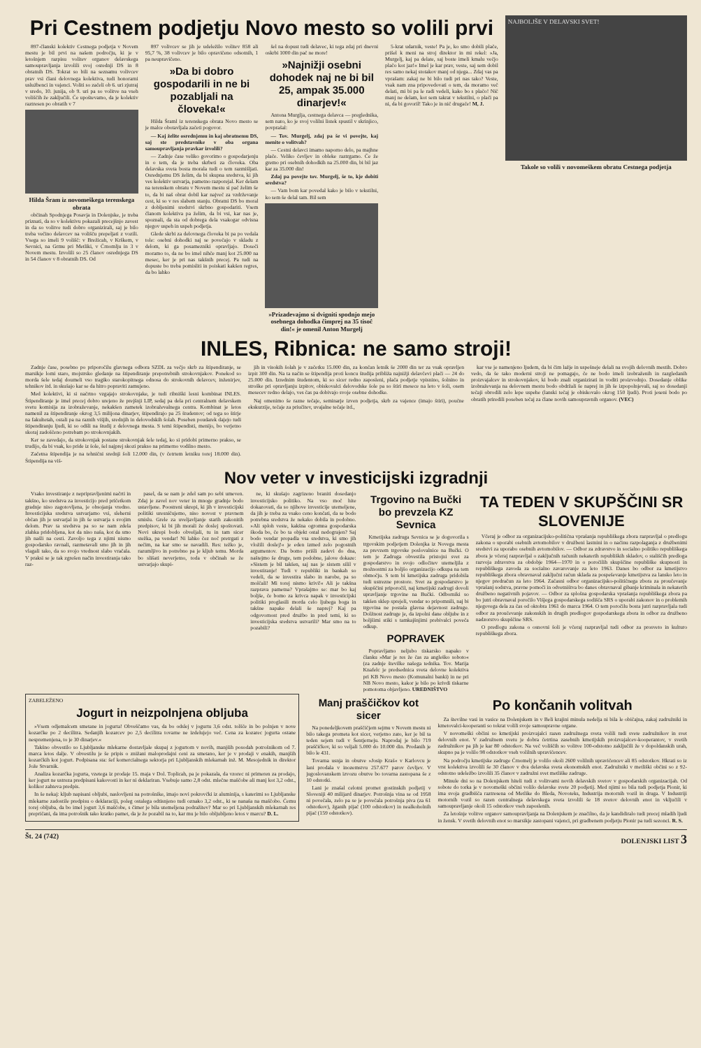Pri Cestnem podjetju Novo mesto so volili prvi
897-članski kolektiv Cestnega podjetja v Novem mestu je bil prvi na našem področju, ki je v letošnjem razpisu volitev organov delavskega samoupravljanja izvolili svoj osrednji DS in 8 obratnih DS. Tokrat so bili na seznamu volivcev prav vsi člani delovnega kolektiva, tudi honorarni uslužbenci in vajenci. Voliti so začeli ob 6. uri zjutraj v sredo, 10. junija, ob 9. uri pa so volitve na vseh voliščih že zaključili. Če upoštevamo, da je kolektiv raztresen po obratih v 7
Hilda Šram iz novomeškega terenskega obrata
občinah Spodnjega Posavja in Dolenjske, je treba priznati, da so v kolektivu pokazali precejšnjo zavest in da so volitve tudi dobro organizirali, saj je bilo treba večino delavcev na volišču prepeljati z vozili. Vsega so imeli 9 volišč: v Brežicah, v Krškem, v Sevnici, na Grmu pri Metliki, v Črnomlju in 3 v Novem mestu. Izvolili so 25 članov osrednjega DS in 54 članov v 8 obratnih DS. Od
897 volivcev se jih je udeležilo volitev 858 ali 95,7 %, 38 volivcev je bilo opravičeno odsotnih, 1 pa neupravičeno.
»Da bi dobro gospodarili in ne bi pozabljali na človeka!«
Hilda Šraml iz terenskega obrata Novo mesto se je malce obotavljala začeti pogovor.
— Kaj želite osrednjemu in kaj obratnemu DS, saj ste predstavnike v oba organa samoupravljanja pravkar izvolili?
— Zadnje čase veliko govorimo o gospodarjenju in o tem, da je treba skrbeti za človeka. Oba delavska sveta bosta morala tudi o tem razmišljati. Osrednjemu DS želim, da bi skupna sredstva, ki jih ves kolektiv ustvarja, pametno razporejal. Ker delam na terenskem obratu v Novem mestu si pač želim še to, da bi naš obrat dobil kar največ za vzdrževanje cest, ki so v res slabem stanju. Obratni DS bo moral z dobljenimi sredstvi skrbno gospodariti. Vsem članom kolektiva pa želim, da bi vsi, kar nas je, spoznali, da sta od dobrega dela vsakogar odvisna njegov uspeh in uspeh podjetja.
Glede skrbi za delovnega človeka bi pa po vedala tole: osebni dohodki naj se povečajo v skladu z delom, ki ga posamezniki opravljajo. Doseči moramo to, da ne bo imel nihče manj kot 25.000 na mesec, ker je pri nas takšnih precej. Pa tudi na dopuste bo treba pomisliti in poiskati kakšen regres, da bo lahko
šel na dopust tudi delavec, ki tega zdaj pri dnevni oskrbi 1000 din pač ne more!
»Najnižji osebni dohodek naj ne bi bil 25, ampak 35.000 dinarjev!«
Antona Murglja, cestnega delavca — preglednika, sem nato, ko je svoj volilni listek spustil v skrinjico, povprašal:
— Tov. Murgelj, zdaj pa še vi povejte, kaj menite o volitvah?
— Cestni delavci imamo naporno delo, pa majhne plače. Veliko čevljev in obleke raztrgamo. Če že gremo pri osebnih dohodkih na 25.000 din, bi bil jaz kar za 35.000 din!
Zdaj pa povejte tov. Murgelj, še to, kje dobiti sredstva?
— Vam bom kar povedal kako je bilo v tekstilni, ko sem še delal tam. Bil sem
»Prizadevajmo si dvigniti spodnjo mejo osebnega dohodka čimprej na 35 tisoč din!« je omenil Anton Murgelj
5-krat udarnik, veste! Pa je, ko smo dobili plače, prišel k meni na stroj direktor in mi rekel: »Ja, Murgelj, kaj pa delate, saj boste imeli kmalu večjo plačo kot jaz!« Imel je kar prav, veste, saj sem dobil res samo nekaj stotakov manj od njega... Zdaj vas pa vprašam: zakaj ne bi bilo tudi pri nas tako? Veste, vsak nam zna pripovedovati o tem, da moramo več delati, mi bi pa le radi vedeli, kako bo s plačo! Nič manj ne delam, kot sem takrat v tekstilni, o plači pa ni, da bi govoril! Tako je in nič drugače! M, J.
NAJBOLJŠE V DELAVSKI SVET!
Takole so volili v novomeškem obratu Cestnega podjetja
INLES, Ribnica: ne samo stroji!
Zadnje čase, posebno po priporočilu glavnega odbora SZDL za večjo skrb za štipendiranje, se marsikje lomi staro, mojstrsko gledanje na štipendiranje prepotrebnih strokovnjakov. Ponekod so morda šele tedaj doumeli vso tragiko starokopitnega odnosa do strokovnih delavcev, inženirjev, tehnikov itd. in skušajo kar se da hitro popraviti zamujeno.
Med kolektivi, ki si načrtno vzgajajo strokovnjake, je tudi ribniški lesni kombinat INLES. Štipendiranje je imel precej dobro urejeno že prejšnji LIP, sedaj pa dela pri centralnem delavskem svetu komisija za izobraževanje, nekakšen zametek izobraževalnega centra. Kombinat je letos namenil za štipendiranje okrog 3,5 milijona dinarjev, štipendirajo pa 25 študentov; od tega so štirje na fakultetah, ostali pa na raznih višjih, srednjih in delovodskih šolah. Poseben poudarek dajejo tudi štipendiranju ljudi, ki so odšli na študij z delovnega mesta. S temi štipendisti, menijo, bo verjetno skoraj zadoščeno potrebam po strokovnjakih.
Ker se zavedajo, da strokovnjak postane strokovnjak šele tedaj, ko si pridobi primerno prakso, se trudijo, da bi vsak, ko pride iz šole, šel najprej skozi prakso na primerno vodilno mesto.
Začetna štipendija je na tehnični srednji šoli 12.000 din, (v četrtem letniku torej 18.000 din). Štipendija na viš-
jih in visokih šolah je v začetku 15.000 din, za končan letnik še 2000 din ter za vsak opravljen izpit 300 din. Na ta način se štipendija proti koncu študija približa najnižji delavčevi plači — 24 do 25.000 din. Izrednim študentom, ki so sicer redno zaposleni, plača podjetje vpisnino, šolnino in stroške pri opravljanju izpitov, obiskovalci delovodske šole pa so štiri mesece na leto v šoli, osem mesecev redno delajo, ves čas pa dobivajo svoje osebne dohodke.
Naj omenimo še razne tečaje, seminarje izven podjetja, skrb za vajence (imajo štiri), poučne ekskurzije, tečaje za priučitev, uvajalne tečaje itd.,
kar vse je namenjeno ljudem, da bi čim lažje in uspešneje delali na svojih delovnih mestih. Dobro vedo, da še tako moderni stroji ne pomagajo, če ne bodo imeli izobraženih in razgledanih proizvajalcev in strokovnjakov, ki bodo znali organizirati in voditi proizvodnjo. Dosedanje oblike izobraževanja na delovnem mestu bodo obdržali še naprej in jih še izpopolnjevali, saj so dosedanji tečaji obrodili zelo lepe uspehe (lanski tečaj je obiskovalo okrog 150 ljudi). Proti jeseni bodo po obratih priredili poseben tečaj za člane novih samoupravnih organov. (VEC)
Nov veter v investicijski izgradnji
Vsako investiranje z nepripravljenimi načrti in takšno, ko sredstva za investicijo pred pričetkom gradnje niso zagotovljena, je obsojanja vredno. Investicijska sredstva ustvarjamo vsi, sleherni občan jih je ustvarjal in jih še ustvarja s svojim delom. Prav ta sredstva pa so se nam zdela zlahka pridobljena, kot da niso naša, kot da smo jih našli na cesti. Zavoljo tega z njimi nismo gospodarsko ravnali, razmetavali smo jih in jih vlagali tako, da so svojo vrednost slabo vračala. V praksi se je tak zgrešen način investiranja tako raz-
pasel, da se nam je zdel sam po sebi umeven. Zdaj je zavel nov veter in mnoge gradnje bodo ustavljene. Poostreni ukrepi, ki jih v investicijski politiki uresničujemo, niso novost v pravnem smislu. Grele za uveljavljanje starih zakonitih predpisov, ki bi jih morali že doslej spoštovati. Novi ukrepi bodo obveljali, tu in tam sicer stežka, pa vendar! Ni lahko čez noč pretrgati z nečim, na kar smo se navadili. Res: težko je, razumljivo in potrebno pa je kljub temu. Morda bo slišati neverjetno, toda v občinah se že ustvarjajo skupi-
ne, ki skušajo zagrizeno braniti dosedanjo investicijsko politiko. Na vso moč hite dokazovati, da so njihove investicije utemeljene, da jih je treba za vsako ceno končati, da se bodo potrebna sredstva že nekako dobila in podobno. »Ali sploh veste, kakšna ogromna gospodarska škoda bo, če bo ta objekt ostal nedograjen? Saj bodo vendar propadla vsa sredstva, ki smo jih vložili doslej!« je eden izmed zelo pogostnih argumentov. Da bomo prišli zadevi do dna, naštejmo še druge, tem podobne, jalove dokaze: »Sistem je bil takšen, saj nas je sistem silil v investiranje! Tudi v republiki in bankah so vedeli, da se investira slabo in narobe, pa so molčali! Mi torej nismo krivi!« Ali je takšna razprava pametna? Vprašajmo se: mar bo kaj boljše, če bomo za krivca napak v investicijski politiki proglasili morda celo ljubega boga in takšne napake delali še naprej? Kaj pa odgovornost pred družbo in pred temi, ki so investicijska sredstva ustvarili? Mar smo na to pozabili?
Trgovino na Bučki bo prevzela KZ Sevnica
Kmetijska zadruga Sevnica se je dogovorila s trgovskim podjetjem Dolenjka iz Novega mesta za prevzem trgovske poslovalnice na Bučki. O tem je Zadruga obvestila pristojni svet za gospodarstvo in svojo odločitev utemeljila z možnostmi za boljšo organizacijo odkupa na tem območju. S tem bi kmetijska zadruga pridobila tudi ustrezne prostore. Svet za gospodarstvo je skupščini priporočil, naj kmetijski zadrugi dovoli upravljanje trgovine na Bučki. Odborniki so takšen sklep sprejeli, vendar so pripomnili, naj bi trgovina ne postala glavna dejavnost zadruge. Dolžnost zadruge je, da izpolni dane obljube in z boljšimi stiki s tamkajšnjimi prebivalci poveča odkup.
POPRAVEK
Popravljamo neljubo tiskarsko napako v članku »Mar je res že čas za angleško soboto« (za zadnje številke našega tednika. Tov. Marija Knafelc je predsednica sveta delovne kolektiva pri KB Novo mesto (Komunalni banki) in ne pri NB Novo mesto, kakor je bilo po krivdi tiskarne pomotoma objavljeno. UREDNIŠTVO
TA TEDEN V SKUPŠČINI SR SLOVENIJE
Včeraj je odbor za organizacijsko-politična vprašanja republiškega zbora razpravljal o predlogu zakona o uporabi osebnih avtomobilov v družbeni lastnini in o načinu razpolaganja z družbenimi sredstvi za uporabo osebnih avtomobilov. — Odbor za zdravstvo in socialno politiko republiškega zbora je včeraj razpravljal o zaključnih računih nekaterih republiških skladov, o stališčih predloga razvoja zdravstva za obdobje 1964—1970 in o poročilih skupščine republiške skupnosti in republiškega zavoda za socialno zavarovanje za leto 1963. Danes bo odbor za kmetijstvo republiškega zbora obravnaval zaključni račun sklada za pospeševanje kmetijstva za lansko leto in njegov predračun za leto 1964. Začasni odbor organizacijsko-političnega zbora za proučevanje vprašanj sodstva, pravne pomoči in odvetništva bo danes obravnaval gibanje kriminala in nekaterih družbeno negativnih pojavov. — Odbor za splošna gospodarska vprašanja republiškega zbora pa bo jutri obravnaval poročilo Višjega gospodarskega sodišča SRS o uporabi zakonov in o problemih njegovega dela za čas od oktobra 1961 do marca 1964. O tem poročilu bosta jutri razpravljala tudi odbor za proučevanje zakonskih in drugih predlogov gospodarskega zbora in odbor za družbeno nadzorstvo skupščine SRS.
O predlogu zakona o osnovni šoli je včeraj razpravljal tudi odbor za prosveto in kulturo republiškega zbora.
ZABELEŽENO
Jogurt in neizpolnjena obljuba
»Vsem odjemalcem smetane in jogurta! Obveščamo vas, da bo odslej v jogurtu 3,6 odst. tolšče in bo polnjen v nove kozarčke po 2 decilitra. Sedanjih kozarcev po 2,5 decilitra tovarne ne izdelujejo več. Cena za kozarec jogurta ostane nespremenjena, to je 30 dinarjev.«
Takšno obvestilo so Ljubljanske mlekarne dostavljale skupaj z jogurtom v novih, manjših posodah potrošnikom od 7. marca letos dalje. V obvestilu je še pripis o znižani maloprodajni ceni za smetano, ker je v prodaji v enakih, manjših kozarčkih kot jogurt. Podpisana sta: šef komercialnega sektorja pri Ljubljanskih mlekarnah inž. M. Mesojednik in direktor Jože Stvarnik.
Analiza kozarčka jogurta, vzetega iz prodaje 15. maja v Dol. Toplicah, pa je pokazala, da vzorec ni primeren za prodajo, ker jogurt ne ustreza predpisani kakovosti in ker ni deklariran. Vsebuje samo 2,8 odst. mlečne maščobe ali manj kot 3,2 odst., kolikor zahteva predpis.
In še nekaj: kljub napisani obljubi, naslovljeni na potrošnike, imajo novi pokrovčki iz aluminija, s katerimi so Ljubljanske mlekarne zadostile predpisu o deklaraciji, poleg ostalega odtisnjeno tudi oznako 3,2 odst., ki se nanaša na maščobo. Čemu torej obljuba, da bo imel jogurt 3,6 maščobe, s čimer je bila utemeljena podražitev? Mar so pri Ljubljanskih mlekarnah res prepričani, da ima potrošnik tako kratko pamet, da je že pozabil na to, kar mu je bilo obljubljeno letos v marcu? D. L.
Manj praščičkov kot sicer
Na ponedeljkovem praščičjem sejmu v Novem mestu ni bilo takega prometa kot sicer, verjetno zato, ker je bil ta teden sejem tudi v Šentjerneju. Naprodaj je bilo 719 praščičkov, ki so veljali 5.000 do 10.000 din. Prodanih je bilo le 431.
Tovarna usnja in obutve »Josip Kraš« v Karlovcu je lani prodala v inozemstvu 257.677 parov čevljev. V jugoslovanskem izvozu obutve bo tovarna zastopana še z 10 odstotki.
Lani je znašal celotni promet gostinskih podjetij v Sloveniji 40 milijard dinarjev. Potrošnja vina se od 1958 ni povečala, zelo pa se je povečala potrošnja piva (za 61 odstotkov), žganih pijač (100 odstotkov) in nealkoholnih pijač (159 odstotkov).
Po končanih volitvah
Za številne vasi in vasice na Dolenjskem in v Beli krajini minula nedelja ni bila le običajna, zakaj zadružniki in kmetovalci-kooperanti so tokrat volili svoje samoupravne organe.
V novomeški občini so kmetijski proizvajalci razen zadružnega sveta volili tudi svete zadružnikov in svet delovnih enot. V zadružnem svetu je dobra četrtina zasebnih kmetijskih proizvajalcev-kooperantov, v svetih zadružnikov pa jih je kar 80 odstotkov. Na več voliščih so volitve 100-odstotno zaključili že v dopoldanskih urah, skupno pa je volilo 98 odstotkov vseh volilnih upravičencev.
Na področju kmetijske zadruge Črnomelj je volilo okoli 2600 volilnih upravičencev ali 85 odstotkov. Hkrati so iz vrst kolektiva izvolili še 30 članov v dva delavska sveta ekonomskih enot. Zadružniki v metliški občini so z 92-odstotno udeležbo izvolili 35 članov v zadružni svet metliške zadruge.
Minule dni so na Dolenjskem hiteli tudi z volitvami novih delavskih svetov v gospodarskih organizacijah. Od sobote do torka je v novomeški občini volilo delavske svete 20 podjetij. Med njimi so bila tudi podjetja Pionir, ki ima svoja gradbišča raztresena od Metlike do Bleda, Novoteks, Industrija motornih vozil in druga. V Industriji motornih vozil so razen centralnega delavskega sveta izvolili še 18 svetov delovnih enot in vključili v samoupravljanje okoli 15 odstotkov vseh zaposlenih.
Za letošnje volitve organov samoupravljanja na Dolenjskem je značilno, da je kandidiralo tudi precej mladih ljudi in žensk. V svetih delovnih enot so marsikje zastopani vajenci, pri gradbenem podjetju Pionir pa tudi sezonci. R. S.
Št. 24 (742) DOLENJSKI LIST 3